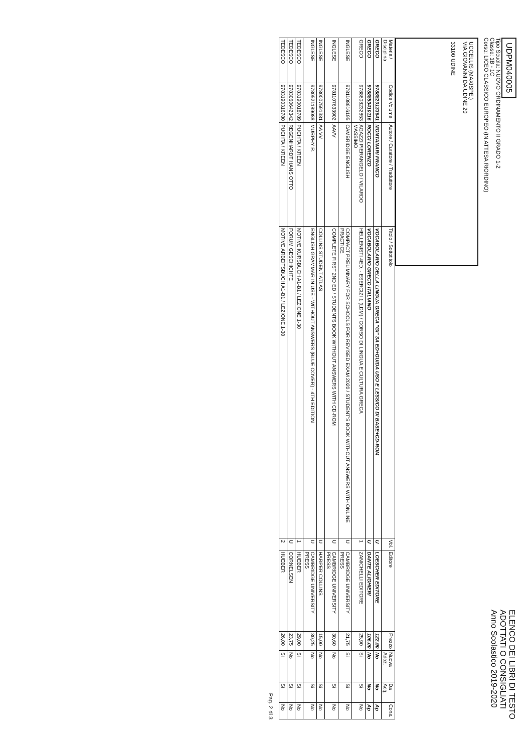UDPM040005
Tipo Scuola: NUOVO ORDINAMENTO II GRADO 1-2
Classe: 1B - 1C
Corso: LICEO CLASSICO EUROPEO (IN ATTESA RIORDINO)
ELENCO DEI LIBRI DI TESTO
ADOTTATI O CONSIGLIATI
Anno Scolastico 2019-2020
UCCELLIS (MAXISPE.)
VIA GIOVANNI DA UDINE 20
33100 UDINE
| Materia / Disciplina | Codice Volume | Autore / Curatore / Traduttore | Titolo / Sottotitolo | Vol. | Editore | Prezzo | Nuova Adoz. | Da Acq. | Cons. |
| --- | --- | --- | --- | --- | --- | --- | --- | --- | --- |
| GRECO | 9788820133641 | MONTANARI FRANCO | VOCABOLARIO DELLA LINGUA GRECA "GI" 3A ED+GUIDA USO E LESSICO DI BASE+CD-ROM | U | LOESCHER EDITORE | 122,90 | No | No | Ap |
| GRECO | 9788853410116 | ROCCI LORENZO | VOCABOLARIO GRECO ITALIANO | U | DANTE ALIGHIERI | 106,00 | No | No | Ap |
| GRECO | 9788808232853 | AGAZZI PIERANGELO / VILARDO MASSIMO | HELLENISTI 4ED. - ESERCIZI 1 (LDM) / CORSO DI LINGUA E CULTURA GRECA | 1 | ZANICHELLI EDITORE | 25,90 | Si | Si | No |
| INGLESE | 9781108616195 | CAMBRIDGE ENGLISH | COMPACT PRELIMINARY FOR SCHOOLS FOR REVISED EXAM 2020 / STUDENT'S BOOK WITHOUT ANSWERS WITH ONLINE PRACTICE | U | CAMBRIDGE UNIVERSITY PRESS | 21,75 | Si | Si | No |
| INGLESE | 9781107633902 | AAVV | COMPLETE FIRST 2ND ED / STUDENTS BOOK WITHOUT ANSWERS WITH CD-ROM | U | CAMBRIDGE UNIVERSITY PRESS | 30,60 | No | Si | No |
| INGLESE | 9780007591381 | AA VV | COLLINS STUDENT ATLAS | U | HARPER COLLINS | 15,00 | No | Si | No |
| INGLESE | 9780521189088 | MURPHY R. | ENGLISH GRAMMAR IN USE - WITHOUT ANSWERS (BLUE COVER) - 4TH EDITION | U | CAMBRIDGE UNIVERSITY PRESS | 30,25 | No | Si | No |
| TEDESCO | 9783190018789 | PUCHTA / KREEN | MOTIVE KURSBUCH A1-B1 / LEZIONE 1-30 | 1 | HUEBER | 29,00 | Si | Si | No |
| TEDESCO | 9783060642342 | REGENHARDT HANS OTTO | FORUM GESCHICHTE | U | CORNELSEN | 23,75 | No | Si | No |
| TEDESCO | 9783190316780 | PUCHTA / KREEN | MOTIVE ARBEITSBUCH A1-B1 / LEZIONE 1-30 | 2 | HUEBER | 26,00 | Si | Si | No |
Pag. 2 di 3